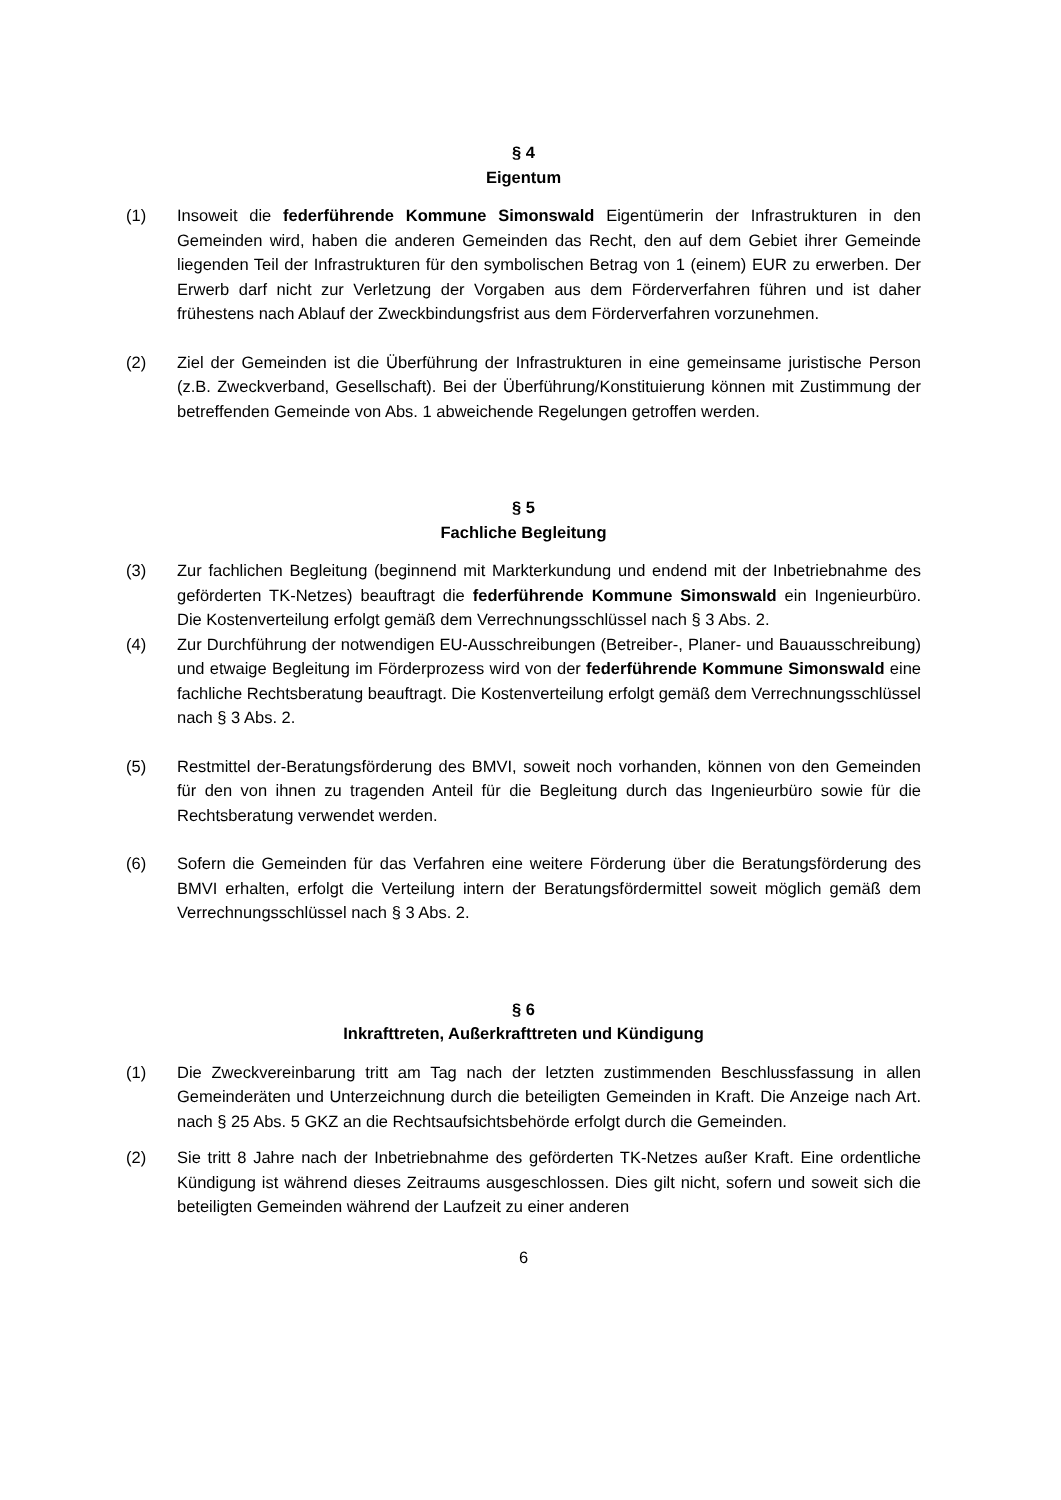§ 4
Eigentum
(1) Insoweit die federführende Kommune Simonswald Eigentümerin der Infrastrukturen in den Gemeinden wird, haben die anderen Gemeinden das Recht, den auf dem Gebiet ihrer Gemeinde liegenden Teil der Infrastrukturen für den symbolischen Betrag von 1 (einem) EUR zu erwerben. Der Erwerb darf nicht zur Verletzung der Vorgaben aus dem Förderverfahren führen und ist daher frühestens nach Ablauf der Zweckbindungsfrist aus dem Förderverfahren vorzunehmen.
(2) Ziel der Gemeinden ist die Überführung der Infrastrukturen in eine gemeinsame juristische Person (z.B. Zweckverband, Gesellschaft). Bei der Überführung/Konstituierung können mit Zustimmung der betreffenden Gemeinde von Abs. 1 abweichende Regelungen getroffen werden.
§ 5
Fachliche Begleitung
(3) Zur fachlichen Begleitung (beginnend mit Markterkundung und endend mit der Inbetriebnahme des geförderten TK-Netzes) beauftragt die federführende Kommune Simonswald ein Ingenieurbüro. Die Kostenverteilung erfolgt gemäß dem Verrechnungsschlüssel nach § 3 Abs. 2.
(4) Zur Durchführung der notwendigen EU-Ausschreibungen (Betreiber-, Planer- und Bauausschreibung) und etwaige Begleitung im Förderprozess wird von der federführende Kommune Simonswald eine fachliche Rechtsberatung beauftragt. Die Kostenverteilung erfolgt gemäß dem Verrechnungsschlüssel nach § 3 Abs. 2.
(5) Restmittel der-Beratungsförderung des BMVI, soweit noch vorhanden, können von den Gemeinden für den von ihnen zu tragenden Anteil für die Begleitung durch das Ingenieurbüro sowie für die Rechtsberatung verwendet werden.
(6) Sofern die Gemeinden für das Verfahren eine weitere Förderung über die Beratungsförderung des BMVI erhalten, erfolgt die Verteilung intern der Beratungsfördermittel soweit möglich gemäß dem Verrechnungsschlüssel nach § 3 Abs. 2.
§ 6
Inkrafttreten, Außerkrafttreten und Kündigung
(1) Die Zweckvereinbarung tritt am Tag nach der letzten zustimmenden Beschlussfassung in allen Gemeinderäten und Unterzeichnung durch die beteiligten Gemeinden in Kraft. Die Anzeige nach Art. nach § 25 Abs. 5 GKZ an die Rechtsaufsichtsbehörde erfolgt durch die Gemeinden.
(2) Sie tritt 8 Jahre nach der Inbetriebnahme des geförderten TK-Netzes außer Kraft. Eine ordentliche Kündigung ist während dieses Zeitraums ausgeschlossen. Dies gilt nicht, sofern und soweit sich die beteiligten Gemeinden während der Laufzeit zu einer anderen
6